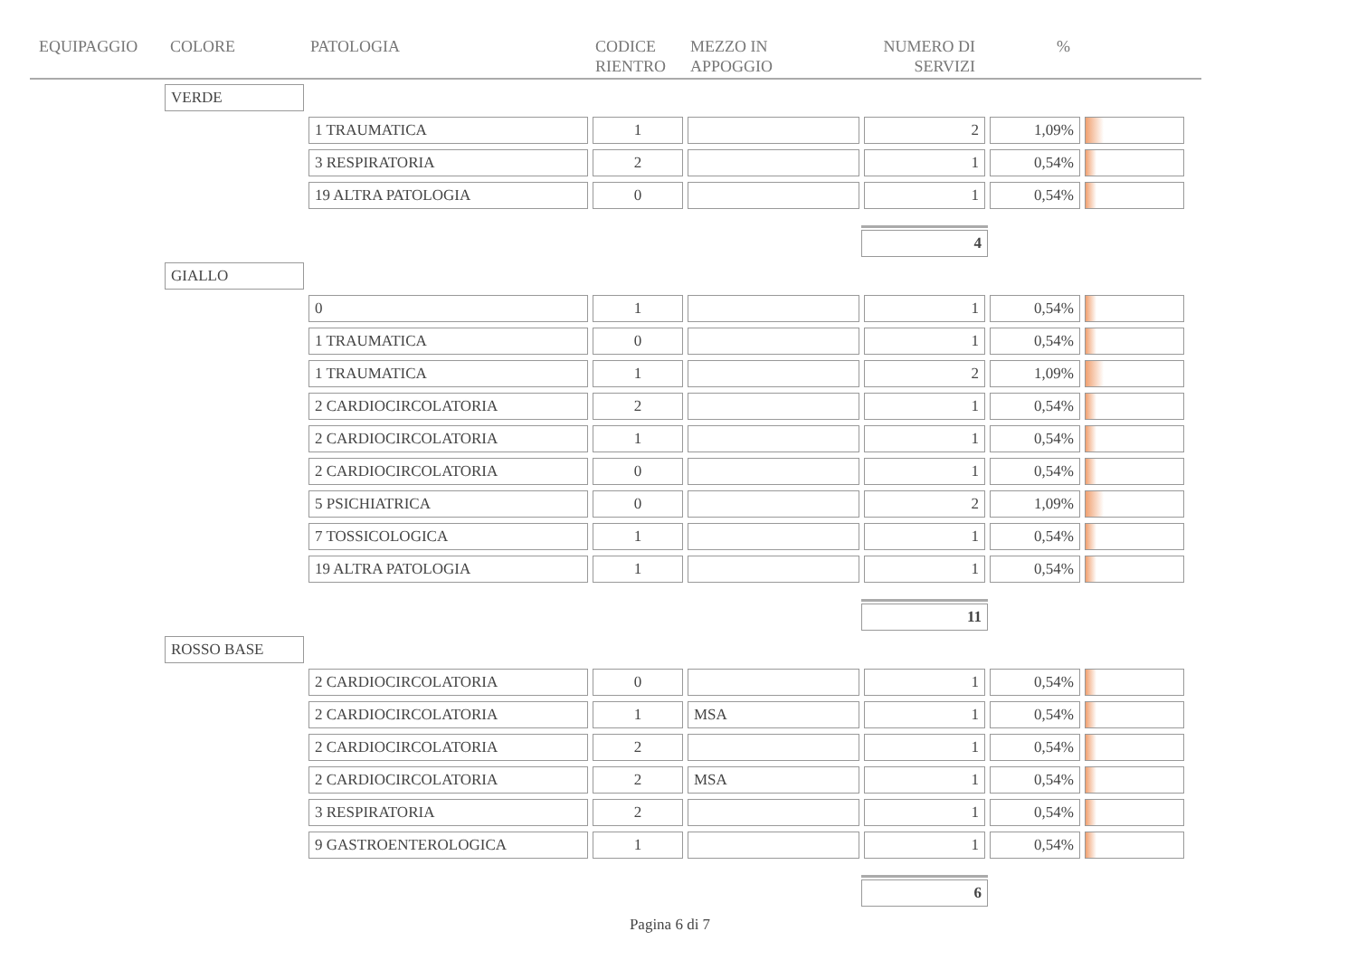EQUIPAGGIO COLORE PATOLOGIA CODICE
RIENTRO
MEZZO IN
APPOGGIO
NUMERO DI
SERVIZI
%
VERDE
| 1 TRAUMATICA | 1 | | 2 | 1,09% | |
| 3 RESPIRATORIA | 2 | | 1 | 0,54% | |
| 19 ALTRA PATOLOGIA | 0 | | 1 | 0,54% | |
4
GIALLO
| 0 | 1 | | 1 | 0,54% | |
| 1 TRAUMATICA | 0 | | 1 | 0,54% | |
| 1 TRAUMATICA | 1 | | 2 | 1,09% | |
| 2 CARDIOCIRCOLATORIA | 2 | | 1 | 0,54% | |
| 2 CARDIOCIRCOLATORIA | 1 | | 1 | 0,54% | |
| 2 CARDIOCIRCOLATORIA | 0 | | 1 | 0,54% | |
| 5 PSICHIATRICA | 0 | | 2 | 1,09% | |
| 7 TOSSICOLOGICA | 1 | | 1 | 0,54% | |
| 19 ALTRA PATOLOGIA | 1 | | 1 | 0,54% | |
11
ROSSO BASE
| 2 CARDIOCIRCOLATORIA | 0 | | 1 | 0,54% | |
| 2 CARDIOCIRCOLATORIA | 1 | MSA | 1 | 0,54% | |
| 2 CARDIOCIRCOLATORIA | 2 | | 1 | 0,54% | |
| 2 CARDIOCIRCOLATORIA | 2 | MSA | 1 | 0,54% | |
| 3 RESPIRATORIA | 2 | | 1 | 0,54% | |
| 9 GASTROENTEROLOGICA | 1 | | 1 | 0,54% | |
6
Pagina 6 di 7